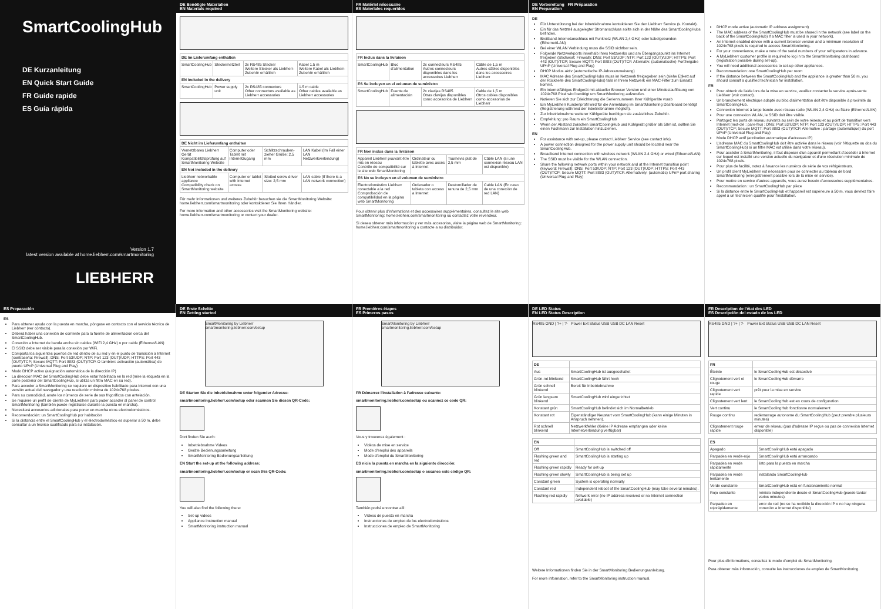SmartCoolingHub
DE Kurzanleitung
EN Quick Start Guide
FR Guide rapide
ES Guía rápida
Version 1.7
latest version available at home.liebherr.com/smartmonitoring
LIEBHERR
DE Benötigte Materialien
EN Materials required
| DE Im Lieferumfang enthalten | | | |
| --- | --- | --- | --- |
| SmartCoolingHub | Steckernetzteil | 2x RS485 Stecker Weitere Stecker als Liebherr-Zubehör erhältlich | Kabel 1.5 m Weitere Kabel als Liebherr-Zubehör erhältlich |
| EN Included in the delivery | | | |
| SmartCoolingHub | Power supply unit | 2x RS485 connectors Other connectors available as Liebherr accessories | 1.5 m cable Other cables available as Liebherr accessories |
| DE Nicht im Lieferumfang enthalten | | | |
| --- | --- | --- | --- |
| Vernetzbares Liebherr Gerät Kompatibilitätsprüfung auf SmartMonitoring Website | Computer oder Tablet mit Internetzugang | Schlitzschrauben-zieher Größe: 2,5 mm | LAN Kabel (Im Fall einer LAN Netzwerkverbindung) |
| EN Not included in the delivery | | | |
| Liebherr networkable appliance Compatibility check on SmartMonitoring website | Computer or tablet with internet access | Slotted screw driver size: 2,5 mm | LAN cable (If there is a LAN network connection) |
Für mehr Informationen und weiteres Zubehör besuchen sie die SmartMonitoring Website: home.liebherr.com/smartmonitoring oder kontaktieren Sie Ihren Händler.
For more information and other accessories visit the SmartMonitoring website: home.liebherr.com/smartmonitoring or contact your dealer.
FR Matériel nécessaire
ES Materiales requeridos
| FR Inclus dans la livraison | | | |
| --- | --- | --- | --- |
| SmartCoolingHub | Bloc d'alimentation | 2x connecteurs RS485 Autres connecteurs disponibles dans les accessoires Liebherr | Câble de 1,5 m Autres câbles disponibles dans les accessoires Liebherr |
| ES Se incluyen en el volumen de suministro | | | |
| SmartCoolingHub | Fuente de alimentación | 2x clavijas RS485 Otras clavijas disponibles como accesorios de Liebherr | Cable de 1,5 m Otros cables disponibles como accesorios de Liebherr |
| FR Non inclus dans la livraison | | | |
| --- | --- | --- | --- |
| Appareil Liebherr pouvant être mis en réseau Contrôle de compatibilité sur le site web SmartMonitoring | Ordinateur ou tablette avec accès à Internet | Tournevis plat de 2,5 mm | Câble LAN (si une connexion réseau LAN est disponible) |
| ES No se incluyen en el volumen de suministro | | | |
| Electrodoméstico Liebherr conectable a la red Comprobación de compatibilidad en la página web SmartMonitoring | Ordenador o tableta con acceso a Internet | Destornillador de ranura de 2,5 mm | Cable LAN (En caso de una conexión de red LAN) |
Pour obtenir plus d'informations et des accessoires supplémentaires, consultez le site web SmartMonitoring: home.liebherr.com/smartmonitoring ou contactez votre revendeur.
Si desea obtener más información y ver más accesorios, visite la página web de SmartMonitoring: home.liebherr.com/smartmonitoring o contacte a su distribuidor.
DE Vorbereitung FR Préparation
EN Preparation
DE
Für Unterstützung bei der Inbetriebnahme kontaktieren Sie den Liebherr Service (s. Kontakt).
Ein für das Netzteil ausgelegter Stromanschluss sollte sich in der Nähe des SmartCoolingHubs befinden.
Breitband-Internetanschluss mit Funknetz (WLAN 2,4 GHz) oder kabelgebunden (Ethernet/LAN)
Bei einer WLAN Verbindung muss die SSID sichtbar sein.
Folgende Netzwerkports innerhalb Ihres Netzwerks und am Übergangspunkt ins Internet freigeben (Stichwort: Firewall): DNS: Port 53/UDP; NTP: Port 123 (OUT)/UDP; HTTPS: Port 443 (OUT)/TCP; Secure MQTT: Port 8883 (OUT)/TCP. Alternativ: (automatische) Portfreigabe UPnP (Universal Plug and Play)
DHCP Modus aktiv (automatische IP-Adresszuweisung)
MAC Adresse des SmartCoolingHubs muss im Netzwerk freigegeben sein (siehe Etikett auf der Rückseite des SmartCoolingHubs) falls in Ihrem Netzwerk ein MAC-Filter zum Einsatz kommt.
Ein internetfähiges Endgerät mit aktueller Browser Version und einer Mindestauflösung von 1024x768 Pixel wird benötigt um SmartMonitoring aufzurufen.
Notieren Sie sich zur Erleichterung die Seriennummern Ihrer Kühlgeräte vorab
Ein MyLiebherr Kundenprofil wird für die Anmeldung im SmartMonitoring Dashboard benötigt (Registrierung während der Inbetriebnahme möglich).
Zur Inbetriebnahme weiterer Kühlgeräte benötigen sie zusätzliches Zubehör.
Empfehlung: pro Raum ein SmartCoolingHub
Wenn der Abstand zwischen SmartCoolingHub und Kühlgerät größer als 50m ist, sollten Sie einen Fachmann zur Installation hinzuziehen.
EN
For assistance with set-up, please contact Liebherr Service (see contact info).
A power connection designed for the power supply unit should be located near the SmartCoolingHub.
Broadband Internet connection with wireless network (WLAN 2.4 GHz) or wired (Ethernet/LAN)
The SSID must be visible for the WLAN connection.
Share the following network ports within your network and at the Internet transition point (keyword: Firewall): DNS: Port 53/UDP; NTP: Port 123 (OUT)/UDP; HTTPS: Port 443 (OUT)/TCP; Secure MQTT: Port 8883 (OUT)/TCP. Alternatively: (automatic) UPnP port sharing (Universal Plug and Play)
DHCP mode active (automatic IP address assignment)
The MAC address of the SmartCoolingHub must be shared in the network (see label on the back of the SmartCoolingHub) if a MAC filter is used in your network).
An Internet-enabled device with a current browser version and a minimum resolution of 1024x768 pixels is required to access SmartMonitoring.
For your convenience, make a note of the serial numbers of your refrigerators in advance.
A MyLiebherr customer profile is required to log in to the SmartMonitoring dashboard (registration possible during set-up).
You will need additional accessories to set-up other appliances.
Recommendation: one SmartCoolingHub per room
If the distance between the SmartCoolingHub and the appliance is greater than 50 m, you should consult a qualified technician for installation.
FR
Pour obtenir de l'aide lors de la mise en service, veuillez contacter le service après-vente Liebherr (voir contact).
Un branchement électrique adapté au bloc d'alimentation doit être disponible à proximité du SmartCoolingHub.
Connexion Internet à large bande avec réseau radio (WLAN 2,4 GHz) ou filaire (Ethernet/LAN)
Pour une connexion WLAN, le SSID doit être visible.
Partagez les ports de réseau suivants au sein de votre réseau et au point de transition vers Internet (mot-clé : pare-feu) : DNS: Port 53/UDP; NTP: Port 123 (OUT)/UDP; HTTPS: Port 443 (OUT)/TCP; Secure MQTT: Port 8883 (OUT)/TCP. Alternative : partage (automatique) du port UPnP (Universal Plug and Play)
Mode DHCP actif (attribution automatique d'adresses IP)
L'adresse MAC du SmartCoolingHub doit être activée dans le réseau (voir l'étiquette au dos du SmartCoolingHub) si un filtre MAC est utilisé dans votre réseau).
Pour accéder à SmartMonitoring, il faut disposer d'un appareil permettant d'accéder à Internet sur lequel est installé une version actuelle du navigateur et d'une résolution minimale de 1024x768 pixels.
Pour plus de facilité, notez à l'avance les numéros de série de vos réfrigérateurs.
Un profil client MyLiebherr est nécessaire pour se connecter au tableau de bord SmartMonitoring (enregistrement possible lors de la mise en service).
Pour mettre en service d'autres appareils, vous aurez besoin d'accessoires supplémentaires.
Recommandation : un SmartCoolingHub par pièce
Si la distance entre le SmartCoolingHub et l'appareil est supérieure à 50 m, vous devriez faire appel à un technicien qualifié pour l'installation.
ES Preparación
ES
Para obtener ayuda con la puesta en marcha, póngase en contacto con el servicio técnico de Liebherr (ver contacto).
Deberá haber una conexión de corriente para la fuente de alimentación cerca del SmartCoolingHub.
Conexión a Internet de banda ancha sin cables (WiFi 2,4 GHz) o por cable (Ethernet/LAN)
El SSID debe ser visible para la conexión por WiFi.
Comparta los siguientes puertos de red dentro de su red y en el punto de transición a Internet (contraseña: Firewall): DNS: Port 53/UDP; NTP: Port 123 (OUT)/UDP; HTTPS: Port 443 (OUT)/TCP; Secure MQTT: Port 8883 (OUT)/TCP. O también: activación (automática) de puerto UPnP (Universal Plug and Play)
Modo DHCP activo (asignación automática de la dirección IP)
La dirección MAC del SmartCoolingHub debe estar habilitada en la red (mire la etiqueta en la parte posterior del SmartCoolingHub, si utiliza un filtro MAC en su red).
Para acceder a SmartMonitoring se requiere un dispositivo habilitado para Internet con una versión actual del navegador y una resolución mínima de 1024x768 píxeles.
Para su comodidad, anote los números de serie de sus frigoríficos con antelación.
Se requiere un perfil de cliente de MyLiebherr para poder acceder al panel de control SmartMonitoring (también puede registrarse durante la puesta en marcha).
Necesitará accesorios adicionales para poner en marcha otros electrodomésticos.
Recomendación: un SmartCoolingHub por habitación
Si la distancia entre el SmartCoolingHub y el electrodoméstico es superior a 50 m, debe consultar a un técnico cualificado para su instalación.
DE Erste Schritte
EN Getting started
SmartMonitoring by Liebherr
smartmonitoring.liebherr.com/setup
DE Starten Sie die Inbetriebnahme unter folgender Adresse:
smartmonitoring.liebherr.com/setup oder scannen Sie diesen QR-Code:
Dort finden Sie auch:
Inbetriebnahme Videos
Geräte Bedienungsanleitung
SmartMonitoring Bedienungsanleitung
EN Start the set-up at the following address:
smartmonitoring.liebherr.com/setup or scan this QR-Code:
You will also find the following there:
Set-up videos
Appliance instruction manual
SmartMonitoring instruction manual
FR Premières étapes
ES Primeros pasos
SmartMonitoring by Liebherr
smartmonitoring.liebherr.com/setup
FR Démarrez l'installation à l'adresse suivante:
smartmonitoring.liebherr.com/setup ou scannez ce code QR:
Vous y trouverez également :
Vidéos de mise en service
Mode d'emploi des appareils
Mode d'emploi du SmartMonitoring
ES nicie la puesta en marcha en la siguiente dirección:
smartmonitoring.liebherr.com/setup o escanee este código QR:
También podrá encontrar allí:
Vídeos de puesta en marcha
Instrucciones de empleo de los electrodomésticos
Instrucciones de empleo de SmartMonitoring
DE LED Status
EN LED Status Description
RS485 GND | ?+ | ?- Power Ext Status USB USB DC LAN Reset
| DE | |
| Aus | SmartCoolingHub ist ausgeschaltet |
| Grün-rot blinkend | SmartCoolingHub fährt hoch |
| Grün schnell blinkend | Bereit für Inbetriebnahme |
| Grün langsam blinkend | SmartCoolingHub wird eingerichtet |
| Konstant grün | SmartCoolingHub befindet sich im Normalbetrieb |
| Konstant rot | Eigenständiger Neustart vom SmartCoolingHub (kann einige Minuten in Anspruch nehmen). |
| Rot schnell blinkend | Netzwerkfehler (Keine IP Adresse empfangen oder keine Internetverbindung verfügbar) |
| EN | |
| Off | SmartCoolingHub is switched off |
| Flashing green and red | SmartCoolingHub is starting up |
| Flashing green rapidly | Ready for set-up |
| Flashing green slowly | SmartCoolingHub is being set up |
| Constant green | System is operating normally |
| Constant red | Independent reboot of the SmartCoolingHub (may take several minutes). |
| Flashing red rapidly | Network error (no IP address received or no Internet connection available) |
Weitere Informationen finden Sie in der SmartMonitoring Bedienungsanleitung.
For more information, refer to the SmartMonitoring instruction manual.
FR Description de l'état des LED
ES Descripción del estado de los LED
RS485 GND | ?+ | ?- Power Ext Status USB USB DC LAN Reset
| FR | |
| Éteinte | le SmartCoolingHub est désactivé |
| Clignotement vert et rouge | le SmartCoolingHub démarre |
| Clignotement vert rapide | prêt pour la mise en service |
| Clignotement vert lent | le SmartCoolingHub est en cours de configuration |
| Vert continu | le SmartCoolingHub fonctionne normalement |
| Rouge continu | redémarrage autonome du SmartCoolingHub (peut prendre plusieurs minutes) |
| Clignotement rouge rapide | erreur de réseau (pas d'adresse IP reçue ou pas de connexion Internet disponible) |
| ES | |
| Apagado | SmartCoolingHub está apagado |
| Parpadea en verde-rojo | SmartCoolingHub está arrancando |
| Parpadea en verde rápidamente | listo para la puesta en marcha |
| Parpadea en verde lentamente | instalando SmartCoolingHub |
| Verde constante | SmartCoolingHub está en funcionamiento normal |
| Rojo constante | reinicio independiente desde el SmartCoolingHub (puede tardar varios minutos). |
| Parpadeo en rojorápidamente | error de red (no se ha recibido la dirección IP o no hay ninguna conexión a Internet disponible) |
Pour plus d'informations, consultez le mode d'emploi du SmartMonitoring.
Para obtener más información, consulte las instrucciones de empleo de SmartMonitoring.